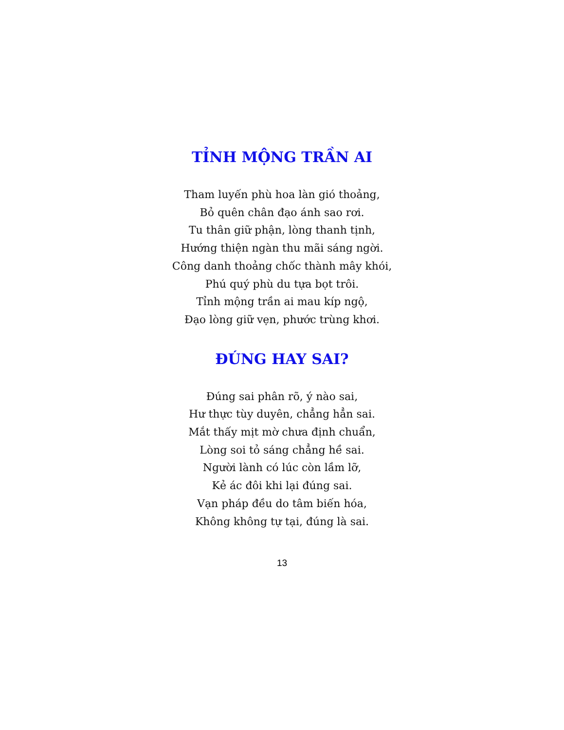TỈNH MỘNG TRẦN AI
Tham luyến phù hoa làn gió thoảng,
Bỏ quên chân đạo ánh sao rơi.
Tu thân giữ phận, lòng thanh tịnh,
Hướng thiện ngàn thu mãi sáng ngời.
Công danh thoảng chốc thành mây khói,
Phú quý phù du tựa bọt trôi.
Tỉnh mộng trần ai mau kíp ngộ,
Đạo lòng giữ vẹn, phước trùng khơi.
ĐÚNG HAY SAI?
Đúng sai phân rõ, ý nào sai,
Hư thực tùy duyên, chẳng hẳn sai.
Mắt thấy mịt mờ chưa định chuẩn,
Lòng soi tỏ sáng chẳng hề sai.
Người lành có lúc còn lầm lỡ,
Kẻ ác đôi khi lại đúng sai.
Vạn pháp đều do tâm biến hóa,
Không không tự tại, đúng là sai.
13